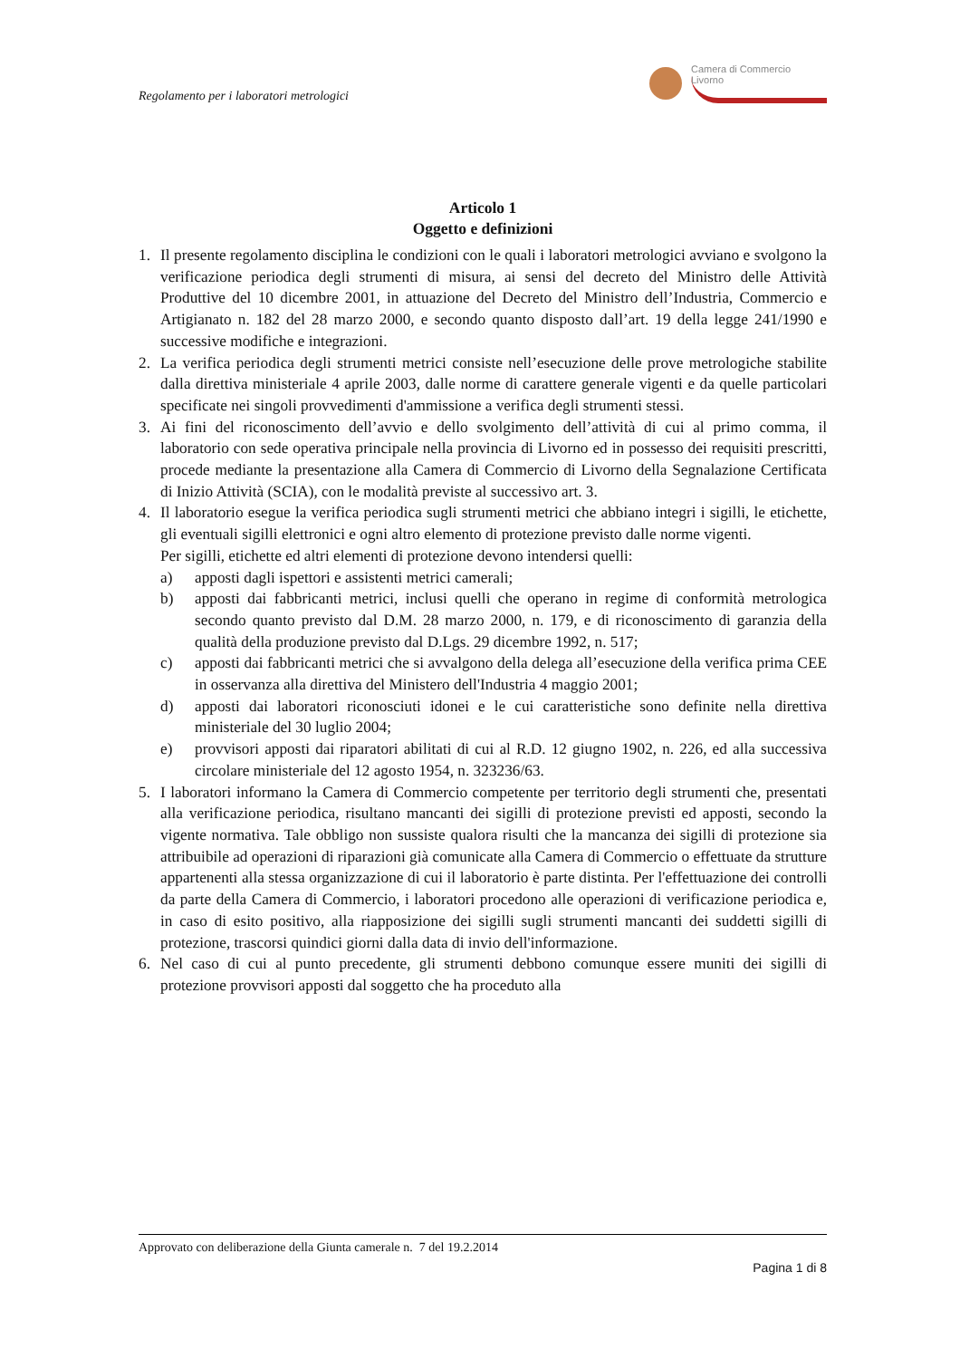Regolamento per i laboratori metrologici
Camera di Commercio
Livorno
Articolo 1
Oggetto e definizioni
1. Il presente regolamento disciplina le condizioni con le quali i laboratori metrologici avviano e svolgono la verificazione periodica degli strumenti di misura, ai sensi del decreto del Ministro delle Attività Produttive del 10 dicembre 2001, in attuazione del Decreto del Ministro dell’Industria, Commercio e Artigianato n. 182 del 28 marzo 2000, e secondo quanto disposto dall’art. 19 della legge 241/1990 e successive modifiche e integrazioni.
2. La verifica periodica degli strumenti metrici consiste nell’esecuzione delle prove metrologiche stabilite dalla direttiva ministeriale 4 aprile 2003, dalle norme di carattere generale vigenti e da quelle particolari specificate nei singoli provvedimenti d'ammissione a verifica degli strumenti stessi.
3. Ai fini del riconoscimento dell’avvio e dello svolgimento dell’attività di cui al primo comma, il laboratorio con sede operativa principale nella provincia di Livorno ed in possesso dei requisiti prescritti, procede mediante la presentazione alla Camera di Commercio di Livorno della Segnalazione Certificata di Inizio Attività (SCIA), con le modalità previste al successivo art. 3.
4. Il laboratorio esegue la verifica periodica sugli strumenti metrici che abbiano integri i sigilli, le etichette, gli eventuali sigilli elettronici e ogni altro elemento di protezione previsto dalle norme vigenti.
Per sigilli, etichette ed altri elementi di protezione devono intendersi quelli:
a) apposti dagli ispettori e assistenti metrici camerali;
b) apposti dai fabbricanti metrici, inclusi quelli che operano in regime di conformità metrologica secondo quanto previsto dal D.M. 28 marzo 2000, n. 179, e di riconoscimento di garanzia della qualità della produzione previsto dal D.Lgs. 29 dicembre 1992, n. 517;
c) apposti dai fabbricanti metrici che si avvalgono della delega all’esecuzione della verifica prima CEE in osservanza alla direttiva del Ministero dell'Industria 4 maggio 2001;
d) apposti dai laboratori riconosciuti idonei e le cui caratteristiche sono definite nella direttiva ministeriale del 30 luglio 2004;
e) provvisori apposti dai riparatori abilitati di cui al R.D. 12 giugno 1902, n. 226, ed alla successiva circolare ministeriale del 12 agosto 1954, n. 323236/63.
5. I laboratori informano la Camera di Commercio competente per territorio degli strumenti che, presentati alla verificazione periodica, risultano mancanti dei sigilli di protezione previsti ed apposti, secondo la vigente normativa. Tale obbligo non sussiste qualora risulti che la mancanza dei sigilli di protezione sia attribuibile ad operazioni di riparazioni già comunicate alla Camera di Commercio o effettuate da strutture appartenenti alla stessa organizzazione di cui il laboratorio è parte distinta. Per l'effettuazione dei controlli da parte della Camera di Commercio, i laboratori procedono alle operazioni di verificazione periodica e, in caso di esito positivo, alla riapposizione dei sigilli sugli strumenti mancanti dei suddetti sigilli di protezione, trascorsi quindici giorni dalla data di invio dell'informazione.
6. Nel caso di cui al punto precedente, gli strumenti debbono comunque essere muniti dei sigilli di protezione provvisori apposti dal soggetto che ha proceduto alla
Approvato con deliberazione della Giunta camerale n. 7 del 19.2.2014
Pagina 1 di 8